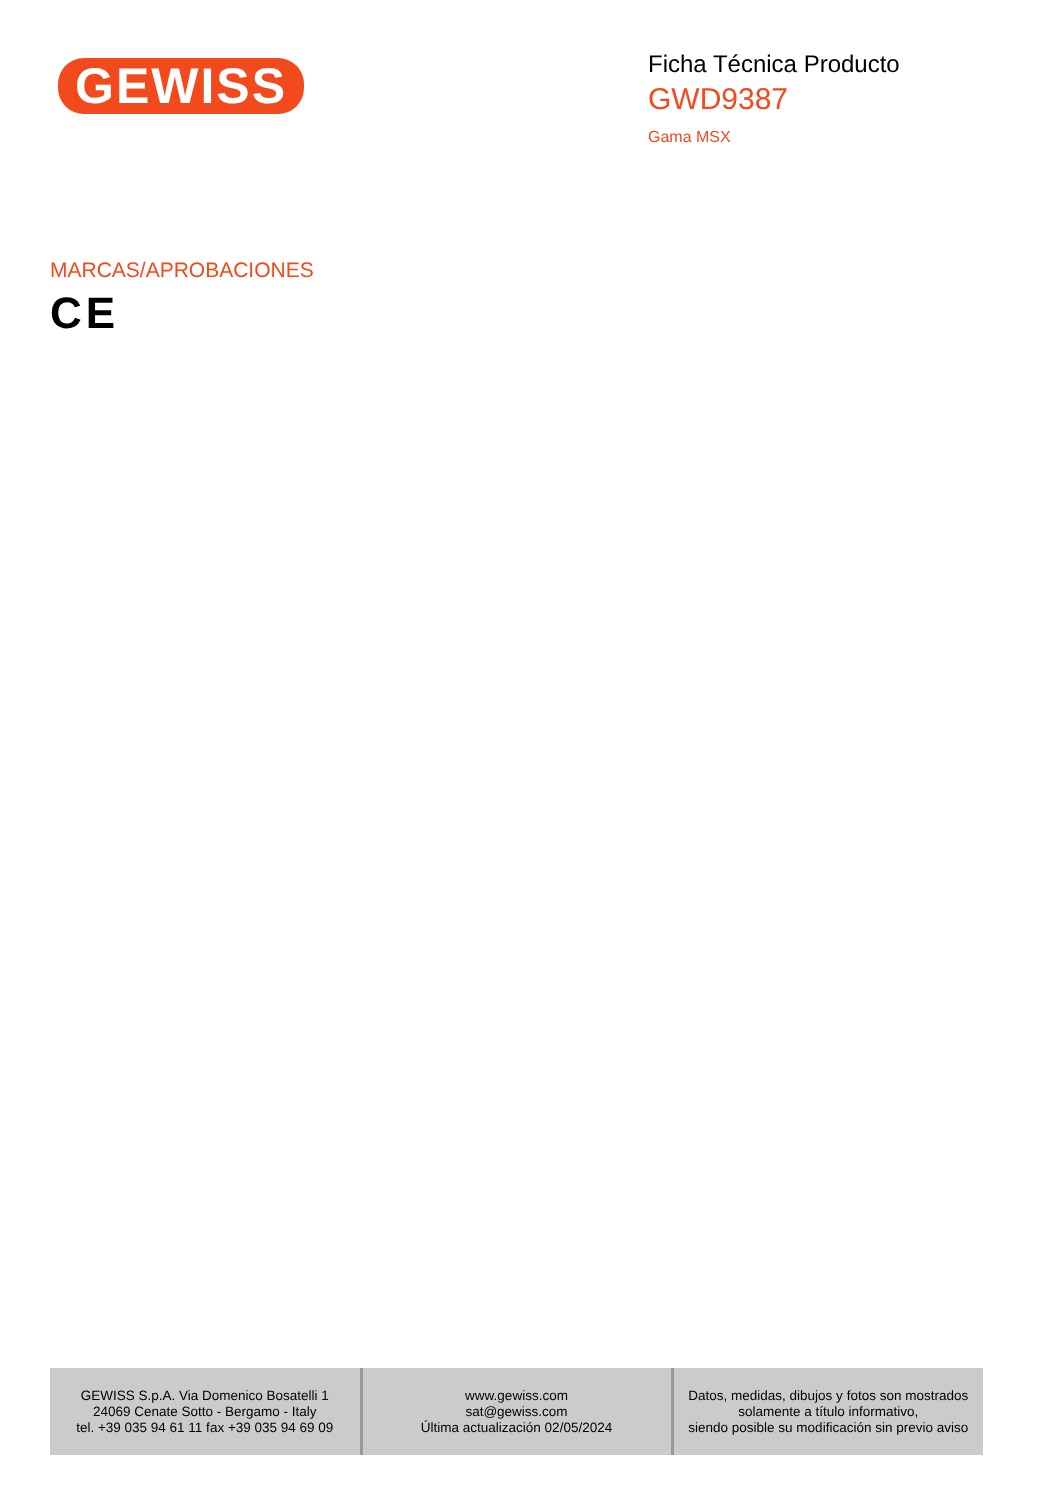GEWISS
Ficha Técnica Producto
GWD9387
Gama MSX
MARCAS/APROBACIONES
CE
| GEWISS S.p.A. Via Domenico Bosatelli 1 24069 Cenate Sotto - Bergamo - Italy tel. +39 035 94 61 11 fax +39 035 94 69 09 | www.gewiss.com sat@gewiss.com Última actualización 02/05/2024 | Datos, medidas, dibujos y fotos son mostrados solamente a título informativo, siendo posible su modificación sin previo aviso |